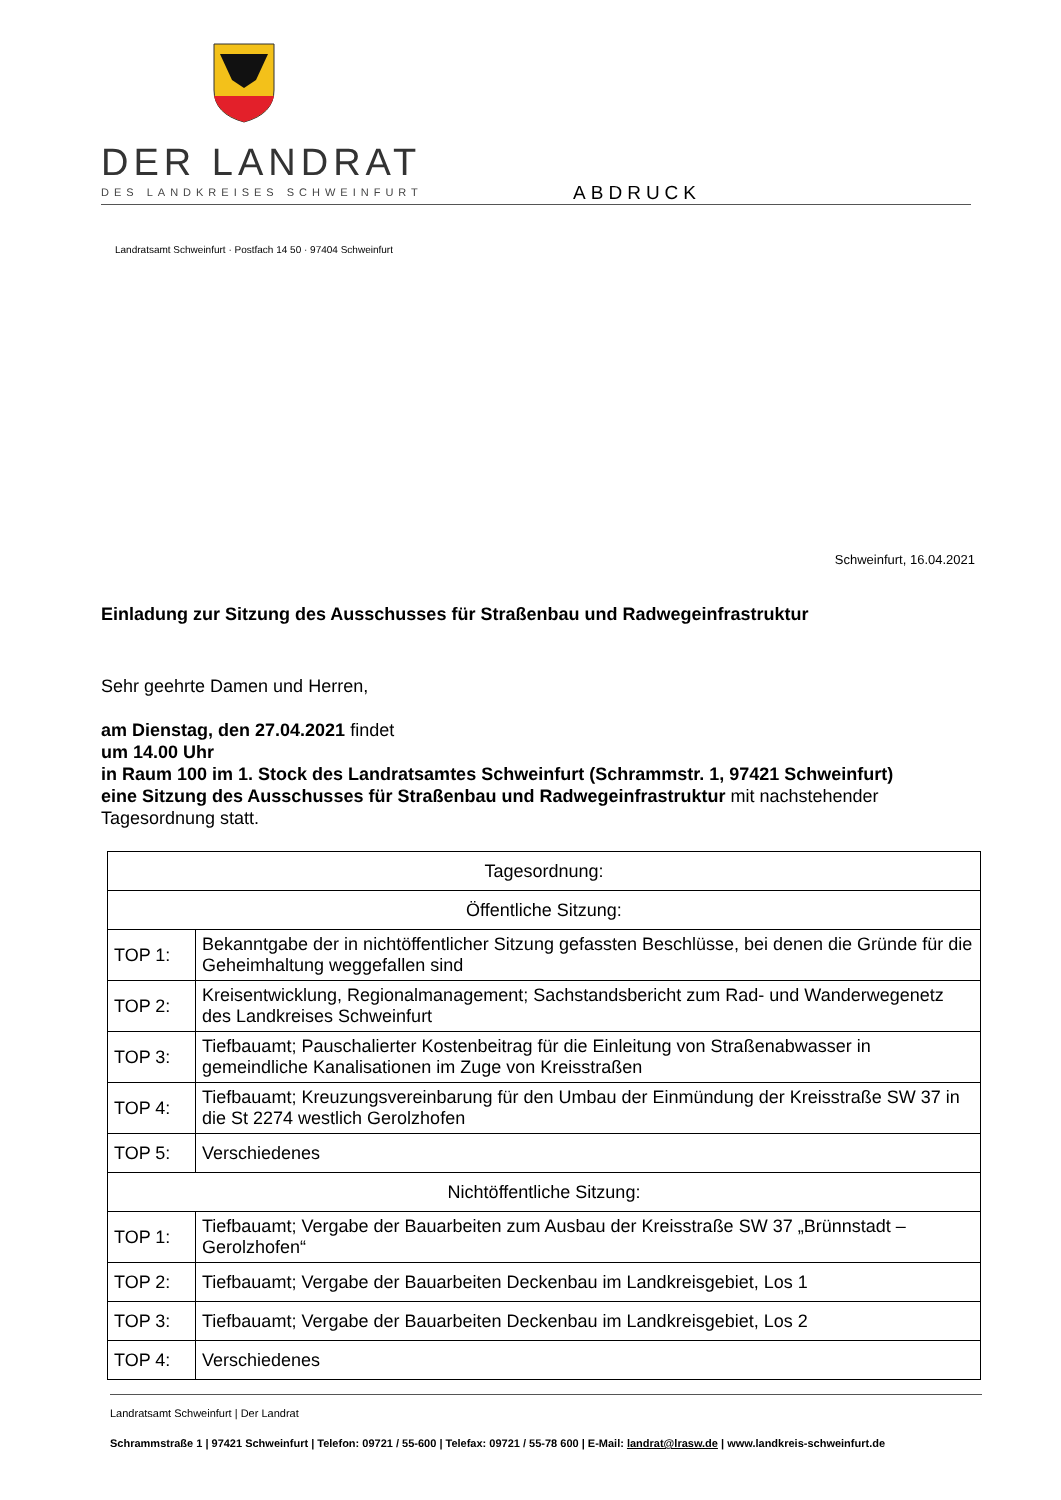DER LANDRAT
DES LANDKREISES SCHWEINFURT ABDRUCK
Landratsamt Schweinfurt · Postfach 14 50 · 97404 Schweinfurt
Schweinfurt, 16.04.2021
Einladung zur Sitzung des Ausschusses für Straßenbau und Radwegeinfrastruktur
Sehr geehrte Damen und Herren,
am Dienstag, den 27.04.2021 findet
um 14.00 Uhr
in Raum 100 im 1. Stock des Landratsamtes Schweinfurt (Schrammstr. 1, 97421 Schweinfurt)
eine Sitzung des Ausschusses für Straßenbau und Radwegeinfrastruktur mit nachstehender Tagesordnung statt.
| Tagesordnung: | |
| --- | --- |
| Öffentliche Sitzung: | |
| TOP 1: | Bekanntgabe der in nichtöffentlicher Sitzung gefassten Beschlüsse, bei denen die Gründe für die Geheimhaltung weggefallen sind |
| TOP 2: | Kreisentwicklung, Regionalmanagement; Sachstandsbericht zum Rad- und Wanderwegenetz des Landkreises Schweinfurt |
| TOP 3: | Tiefbauamt; Pauschalierter Kostenbeitrag für die Einleitung von Straßenabwasser in gemeindliche Kanalisationen im Zuge von Kreisstraßen |
| TOP 4: | Tiefbauamt; Kreuzungsvereinbarung für den Umbau der Einmündung der Kreisstraße SW 37 in die St 2274 westlich Gerolzhofen |
| TOP 5: | Verschiedenes |
| Nichtöffentliche Sitzung: | |
| TOP 1: | Tiefbauamt; Vergabe der Bauarbeiten zum Ausbau der Kreisstraße SW 37 „Brünnstadt – Gerolzhofen“ |
| TOP 2: | Tiefbauamt; Vergabe der Bauarbeiten Deckenbau im Landkreisgebiet, Los 1 |
| TOP 3: | Tiefbauamt; Vergabe der Bauarbeiten Deckenbau im Landkreisgebiet, Los 2 |
| TOP 4: | Verschiedenes |
Landratsamt Schweinfurt | Der Landrat
Schrammstraße 1 | 97421 Schweinfurt | Telefon: 09721 / 55-600 | Telefax: 09721 / 55-78 600 | E-Mail: landrat@lrasw.de | www.landkreis-schweinfurt.de